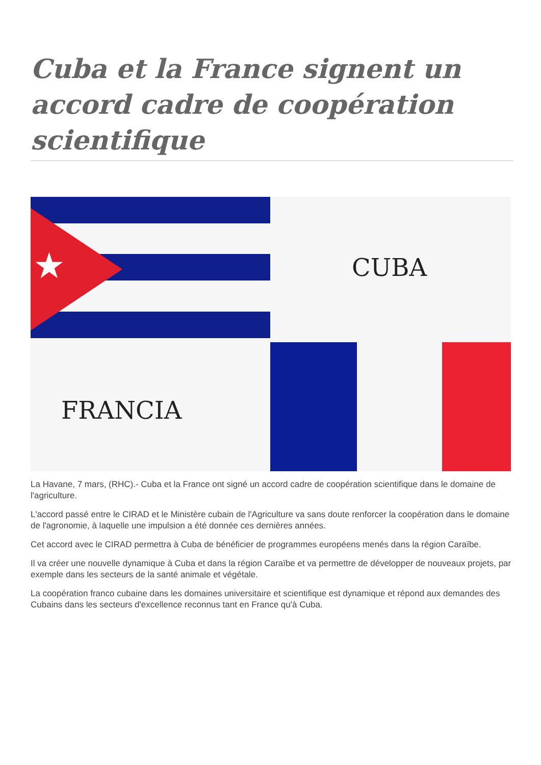Cuba et la France signent un accord cadre de coopération scientifique
★ CUBA
FRANCIA
La Havane, 7 mars, (RHC).- Cuba et la France ont signé un accord cadre de coopération scientifique dans le domaine de l'agriculture.
L'accord passé entre le CIRAD et le Ministère cubain de l'Agriculture va sans doute renforcer la coopération dans le domaine de l'agronomie, à laquelle une impulsion a été donnée ces dernières années.
Cet accord avec le CIRAD permettra à Cuba de bénéficier de programmes européens menés dans la région Caraïbe.
Il va créer une nouvelle dynamique à Cuba et dans la région Caraïbe et va permettre de développer de nouveaux projets, par exemple dans les secteurs de la santé animale et végétale.
La coopération franco cubaine dans les domaines universitaire et scientifique est dynamique et répond aux demandes des Cubains dans les secteurs d'excellence reconnus tant en France qu'à Cuba.